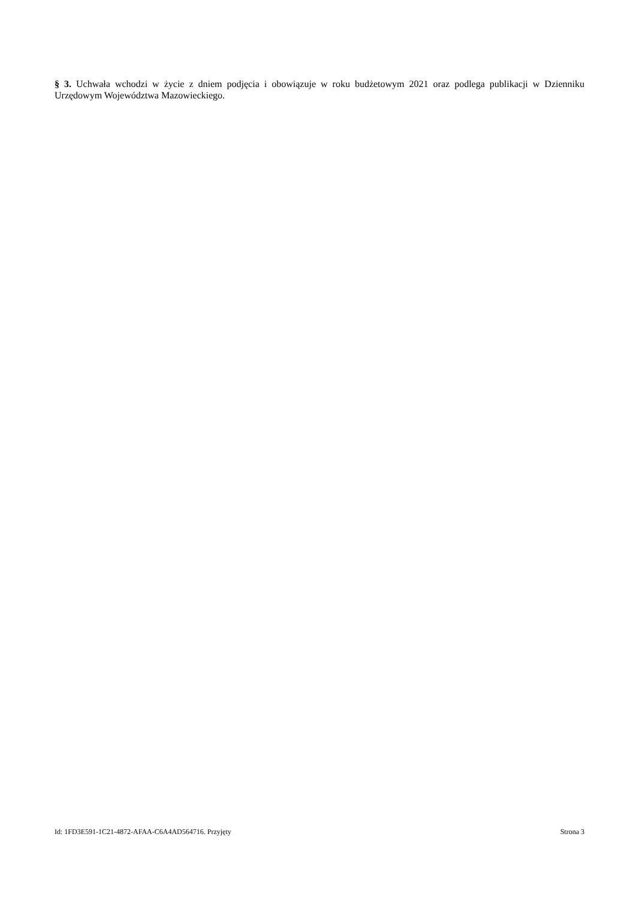§ 3. Uchwała wchodzi w życie z dniem podjęcia i obowiązuje w roku budżetowym 2021 oraz podlega publikacji w Dzienniku Urzędowym Województwa Mazowieckiego.
Id: 1FD3E591-1C21-4872-AFAA-C6A4AD564716. Przyjęty Strona 3